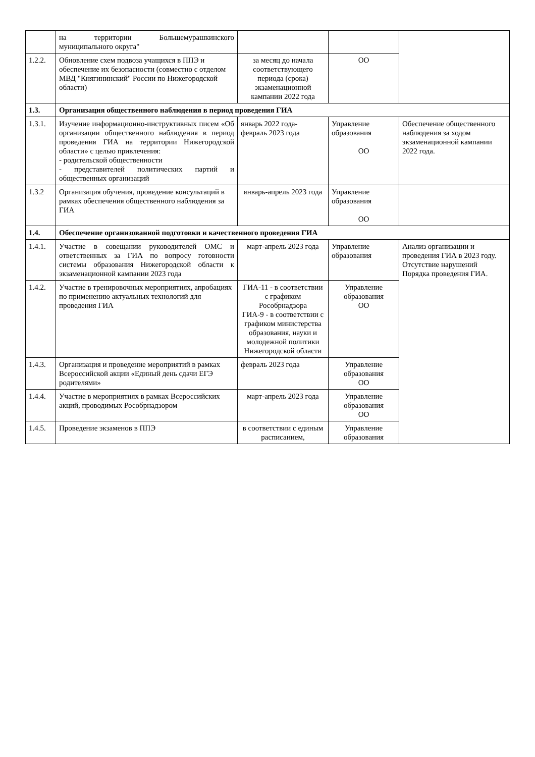| | на территории Большемурашкинского муниципального округа" | | | |
| 1.2.2. | Обновление схем подвоза учащихся в ППЭ и обеспечение их безопасности (совместно с отделом МВД "Княгининский" России по Нижегородской области) | за месяц до начала соответствующего периода (срока) экзаменационной кампании 2022 года | ОО | |
| 1.3. | Организация общественного наблюдения в период проведения ГИА | | | |
| 1.3.1. | Изучение информационно-инструктивных писем «Об организации общественного наблюдения в период проведения ГИА на территории Нижегородской области» с целью привлечения: - родительской общественности - представителей политических партий и общественных организаций | январь 2022 года- февраль 2023 года | Управление образования ОО | Обеспечение общественного наблюдения за ходом экзаменационной кампании 2022 года. |
| 1.3.2 | Организация обучения, проведение консультаций в рамках обеспечения общественного наблюдения за ГИА | январь-апрель 2023 года | Управление образования ОО | |
| 1.4. | Обеспечение организованной подготовки и качественного проведения ГИА | | | |
| 1.4.1. | Участие в совещании руководителей ОМС и ответственных за ГИА по вопросу готовности системы образования Нижегородской области к экзаменационной кампании 2023 года | март-апрель 2023 года | Управление образования | Анализ организации и проведения ГИА в 2023 году. Отсутствие нарушений Порядка проведения ГИА. |
| 1.4.2. | Участие в тренировочных мероприятиях, апробациях по применению актуальных технологий для проведения ГИА | ГИА-11 - в соответствии с графиком Рособрнадзора ГИА-9 - в соответствии с графиком министерства образования, науки и молодежной политики Нижегородской области | Управление образования ОО | |
| 1.4.3. | Организация и проведение мероприятий в рамках Всероссийской акции «Единый день сдачи ЕГЭ родителями» | февраль 2023 года | Управление образования ОО | |
| 1.4.4. | Участие в мероприятиях в рамках Всероссийских акций, проводимых Рособрнадзором | март-апрель 2023 года | Управление образования ОО | |
| 1.4.5. | Проведение экзаменов в ППЭ | в соответствии с единым расписанием, | Управление образования | |